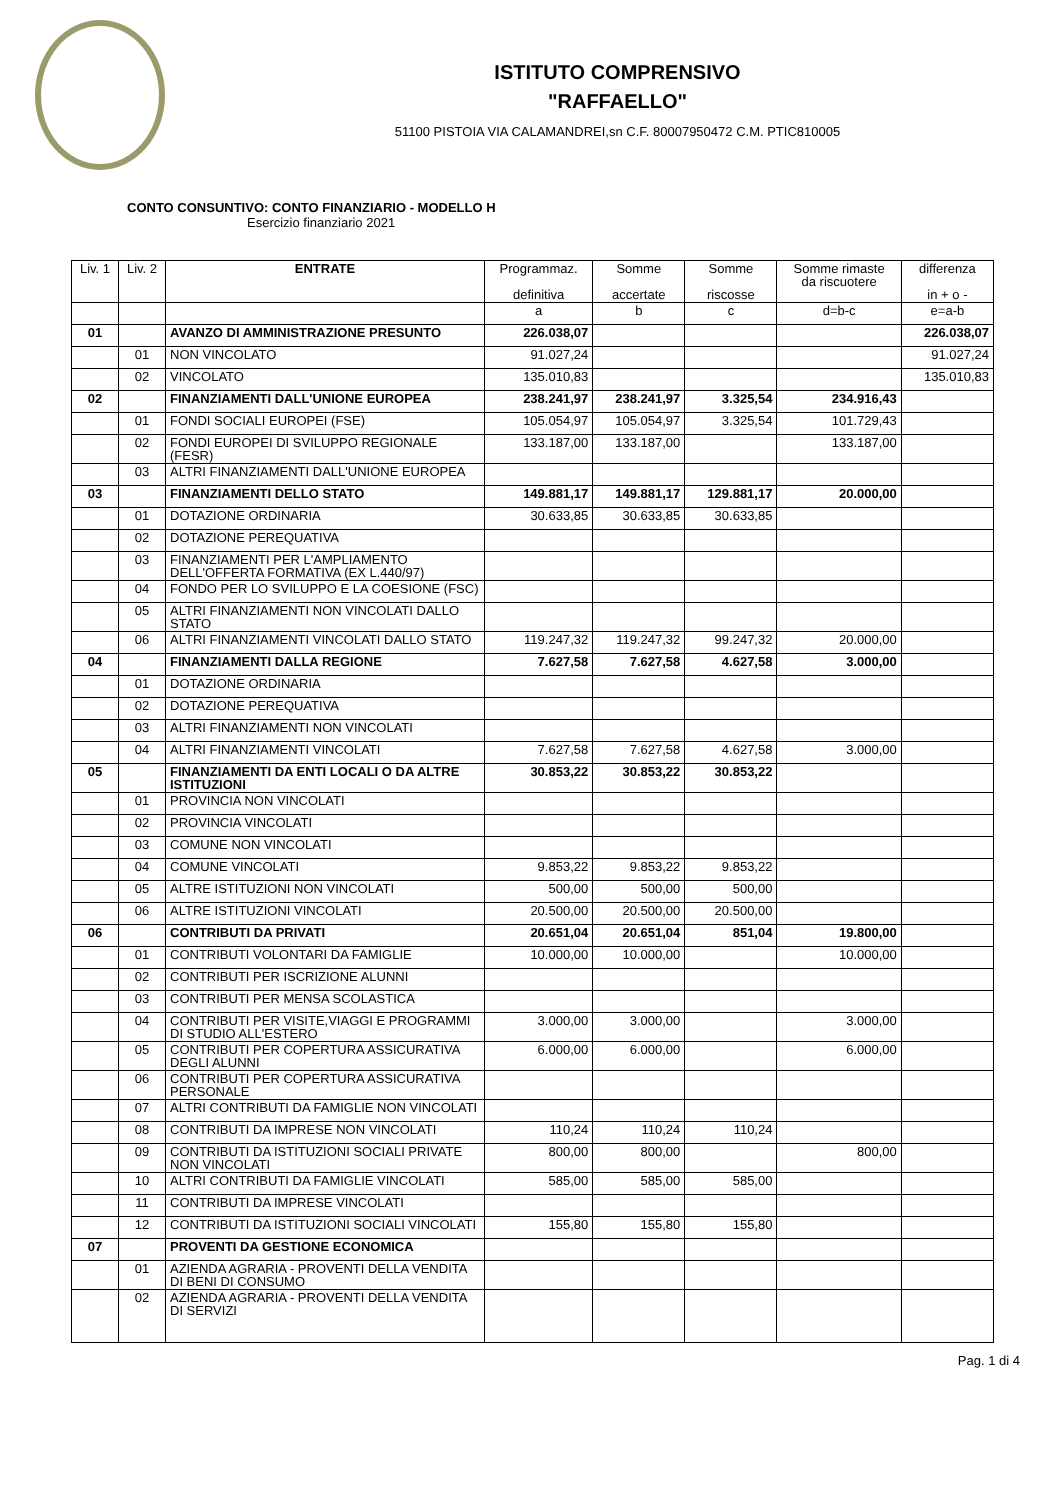ISTITUTO COMPRENSIVO
"RAFFAELLO"
51100 PISTOIA VIA CALAMANDREI,sn C.F. 80007950472 C.M. PTIC810005
CONTO CONSUNTIVO: CONTO FINANZIARIO - MODELLO H
Esercizio finanziario 2021
| Liv. 1 | Liv. 2 | ENTRATE | Programmaz. definitiva | Somme accertate | Somme riscosse | Somme rimaste da riscuotere | differenza in + o - |
| --- | --- | --- | --- | --- | --- | --- | --- |
| | | | a | b | c | d=b-c | e=a-b |
| 01 | | AVANZO DI AMMINISTRAZIONE PRESUNTO | 226.038,07 | | | | 226.038,07 |
| | 01 | NON VINCOLATO | 91.027,24 | | | | 91.027,24 |
| | 02 | VINCOLATO | 135.010,83 | | | | 135.010,83 |
| 02 | | FINANZIAMENTI DALL'UNIONE EUROPEA | 238.241,97 | 238.241,97 | 3.325,54 | 234.916,43 | |
| | 01 | FONDI SOCIALI EUROPEI (FSE) | 105.054,97 | 105.054,97 | 3.325,54 | 101.729,43 | |
| | 02 | FONDI EUROPEI DI SVILUPPO REGIONALE (FESR) | 133.187,00 | 133.187,00 | | 133.187,00 | |
| | 03 | ALTRI FINANZIAMENTI DALL'UNIONE EUROPEA | | | | | |
| 03 | | FINANZIAMENTI DELLO STATO | 149.881,17 | 149.881,17 | 129.881,17 | 20.000,00 | |
| | 01 | DOTAZIONE ORDINARIA | 30.633,85 | 30.633,85 | 30.633,85 | | |
| | 02 | DOTAZIONE PEREQUATIVA | | | | | |
| | 03 | FINANZIAMENTI PER L'AMPLIAMENTO DELL'OFFERTA FORMATIVA (EX L.440/97) | | | | | |
| | 04 | FONDO PER LO SVILUPPO E LA COESIONE (FSC) | | | | | |
| | 05 | ALTRI FINANZIAMENTI NON VINCOLATI DALLO STATO | | | | | |
| | 06 | ALTRI FINANZIAMENTI VINCOLATI DALLO STATO | 119.247,32 | 119.247,32 | 99.247,32 | 20.000,00 | |
| 04 | | FINANZIAMENTI DALLA REGIONE | 7.627,58 | 7.627,58 | 4.627,58 | 3.000,00 | |
| | 01 | DOTAZIONE ORDINARIA | | | | | |
| | 02 | DOTAZIONE PEREQUATIVA | | | | | |
| | 03 | ALTRI FINANZIAMENTI NON VINCOLATI | | | | | |
| | 04 | ALTRI FINANZIAMENTI VINCOLATI | 7.627,58 | 7.627,58 | 4.627,58 | 3.000,00 | |
| 05 | | FINANZIAMENTI DA ENTI LOCALI O DA ALTRE ISTITUZIONI | 30.853,22 | 30.853,22 | 30.853,22 | | |
| | 01 | PROVINCIA NON VINCOLATI | | | | | |
| | 02 | PROVINCIA VINCOLATI | | | | | |
| | 03 | COMUNE NON VINCOLATI | | | | | |
| | 04 | COMUNE VINCOLATI | 9.853,22 | 9.853,22 | 9.853,22 | | |
| | 05 | ALTRE ISTITUZIONI NON VINCOLATI | 500,00 | 500,00 | 500,00 | | |
| | 06 | ALTRE ISTITUZIONI VINCOLATI | 20.500,00 | 20.500,00 | 20.500,00 | | |
| 06 | | CONTRIBUTI DA PRIVATI | 20.651,04 | 20.651,04 | 851,04 | 19.800,00 | |
| | 01 | CONTRIBUTI VOLONTARI DA FAMIGLIE | 10.000,00 | 10.000,00 | | 10.000,00 | |
| | 02 | CONTRIBUTI PER ISCRIZIONE ALUNNI | | | | | |
| | 03 | CONTRIBUTI PER MENSA SCOLASTICA | | | | | |
| | 04 | CONTRIBUTI PER VISITE,VIAGGI E PROGRAMMI DI STUDIO ALL'ESTERO | 3.000,00 | 3.000,00 | | 3.000,00 | |
| | 05 | CONTRIBUTI PER COPERTURA ASSICURATIVA DEGLI ALUNNI | 6.000,00 | 6.000,00 | | 6.000,00 | |
| | 06 | CONTRIBUTI PER COPERTURA ASSICURATIVA PERSONALE | | | | | |
| | 07 | ALTRI CONTRIBUTI DA FAMIGLIE NON VINCOLATI | | | | | |
| | 08 | CONTRIBUTI DA IMPRESE NON VINCOLATI | 110,24 | 110,24 | 110,24 | | |
| | 09 | CONTRIBUTI DA ISTITUZIONI SOCIALI PRIVATE NON VINCOLATI | 800,00 | 800,00 | | 800,00 | |
| | 10 | ALTRI CONTRIBUTI DA FAMIGLIE VINCOLATI | 585,00 | 585,00 | 585,00 | | |
| | 11 | CONTRIBUTI DA IMPRESE VINCOLATI | | | | | |
| | 12 | CONTRIBUTI DA ISTITUZIONI SOCIALI VINCOLATI | 155,80 | 155,80 | 155,80 | | |
| 07 | | PROVENTI DA GESTIONE ECONOMICA | | | | | |
| | 01 | AZIENDA AGRARIA - PROVENTI DELLA VENDITA DI BENI DI CONSUMO | | | | | |
| | 02 | AZIENDA AGRARIA - PROVENTI DELLA VENDITA DI SERVIZI | | | | | |
Pag. 1 di 4